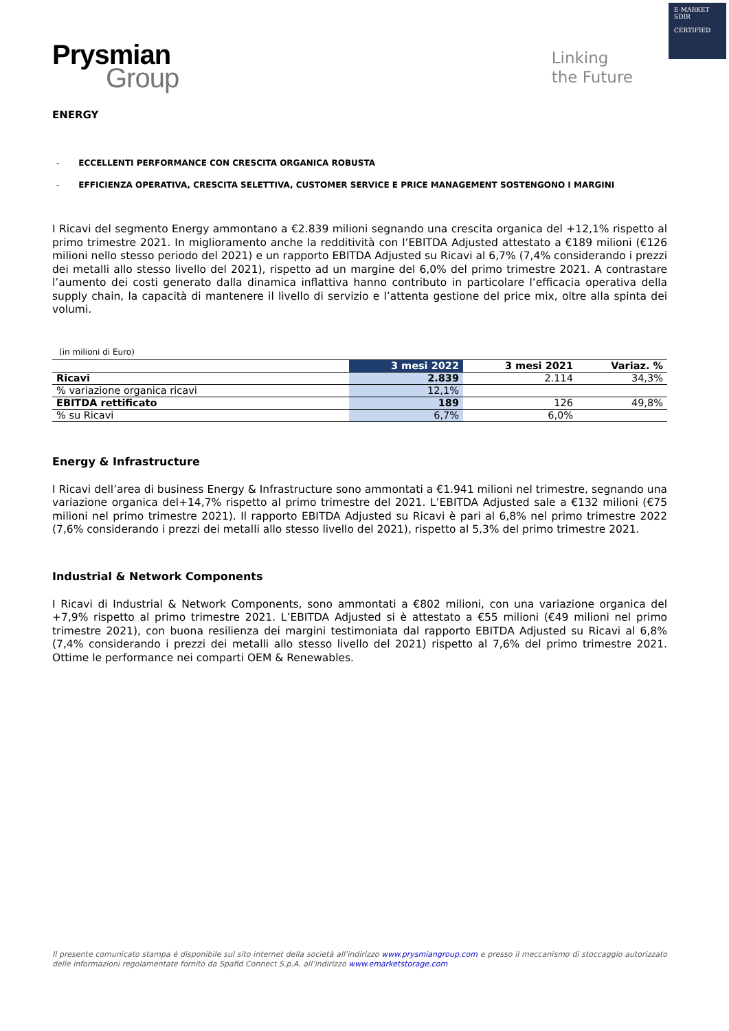E-MARKET
SDIR
CERTIFIED
Prysmian
Group
Linking
the Future
ENERGY
- ECCELLENTI PERFORMANCE CON CRESCITA ORGANICA ROBUSTA
- EFFICIENZA OPERATIVA, CRESCITA SELETTIVA, CUSTOMER SERVICE E PRICE MANAGEMENT SOSTENGONO I MARGINI
I Ricavi del segmento Energy ammontano a €2.839 milioni segnando una crescita organica del +12,1% rispetto al primo trimestre 2021. In miglioramento anche la redditività con l’EBITDA Adjusted attestato a €189 milioni (€126 milioni nello stesso periodo del 2021) e un rapporto EBITDA Adjusted su Ricavi al 6,7% (7,4% considerando i prezzi dei metalli allo stesso livello del 2021), rispetto ad un margine del 6,0% del primo trimestre 2021. A contrastare l’aumento dei costi generato dalla dinamica inflattiva hanno contributo in particolare l’efficacia operativa della supply chain, la capacità di mantenere il livello di servizio e l’attenta gestione del price mix, oltre alla spinta dei volumi.
(in milioni di Euro)
| | 3 mesi 2022 | 3 mesi 2021 | Variaz. % |
| --- | --- | --- | --- |
| Ricavi | 2.839 | 2.114 | 34,3% |
| % variazione organica ricavi | 12,1% | | |
| EBITDA rettificato | 189 | 126 | 49,8% |
| % su Ricavi | 6,7% | 6,0% | |
Energy & Infrastructure
I Ricavi dell’area di business Energy & Infrastructure sono ammontati a €1.941 milioni nel trimestre, segnando una variazione organica del+14,7% rispetto al primo trimestre del 2021. L’EBITDA Adjusted sale a €132 milioni (€75 milioni nel primo trimestre 2021). Il rapporto EBITDA Adjusted su Ricavi è pari al 6,8% nel primo trimestre 2022 (7,6% considerando i prezzi dei metalli allo stesso livello del 2021), rispetto al 5,3% del primo trimestre 2021.
Industrial & Network Components
I Ricavi di Industrial & Network Components, sono ammontati a €802 milioni, con una variazione organica del +7,9% rispetto al primo trimestre 2021. L’EBITDA Adjusted si è attestato a €55 milioni (€49 milioni nel primo trimestre 2021), con buona resilienza dei margini testimoniata dal rapporto EBITDA Adjusted su Ricavi al 6,8% (7,4% considerando i prezzi dei metalli allo stesso livello del 2021) rispetto al 7,6% del primo trimestre 2021. Ottime le performance nei comparti OEM & Renewables.
Il presente comunicato stampa è disponibile sul sito internet della società all’indirizzo www.prysmiangroup.com e presso il meccanismo di stoccaggio autorizzato delle informazioni regolamentate fornito da Spafid Connect S.p.A. all’indirizzo www.emarketstorage.com